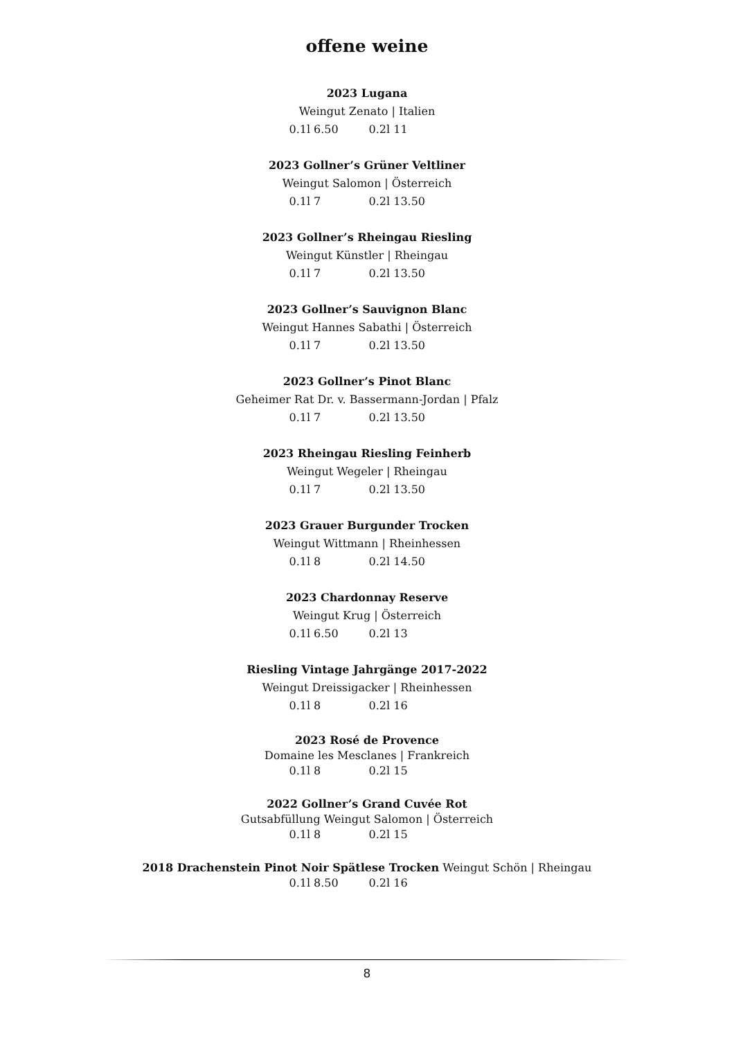offene weine
2023 Lugana
Weingut Zenato | Italien
0.1l 6.50 0.2l 11
2023 Gollner’s Grüner Veltliner
Weingut Salomon | Österreich
0.1l 7 0.2l 13.50
2023 Gollner’s Rheingau Riesling
Weingut Künstler | Rheingau
0.1l 7 0.2l 13.50
2023 Gollner’s Sauvignon Blanc
Weingut Hannes Sabathi | Österreich
0.1l 7 0.2l 13.50
2023 Gollner’s Pinot Blanc
Geheimer Rat Dr. v. Bassermann-Jordan | Pfalz
0.1l 7 0.2l 13.50
2023 Rheingau Riesling Feinherb
Weingut Wegeler | Rheingau
0.1l 7 0.2l 13.50
2023 Grauer Burgunder Trocken
Weingut Wittmann | Rheinhessen
0.1l 8 0.2l 14.50
2023 Chardonnay Reserve
Weingut Krug | Österreich
0.1l 6.50 0.2l 13
Riesling Vintage Jahrgänge 2017-2022
Weingut Dreissigacker | Rheinhessen
0.1l 8 0.2l 16
2023 Rosé de Provence
Domaine les Mesclanes | Frankreich
0.1l 8 0.2l 15
2022 Gollner’s Grand Cuvée Rot
Gutsabfüllung Weingut Salomon | Österreich
0.1l 8 0.2l 15
2018 Drachenstein Pinot Noir Spätlese Trocken Weingut Schön | Rheingau
0.1l 8.50 0.2l 16
8